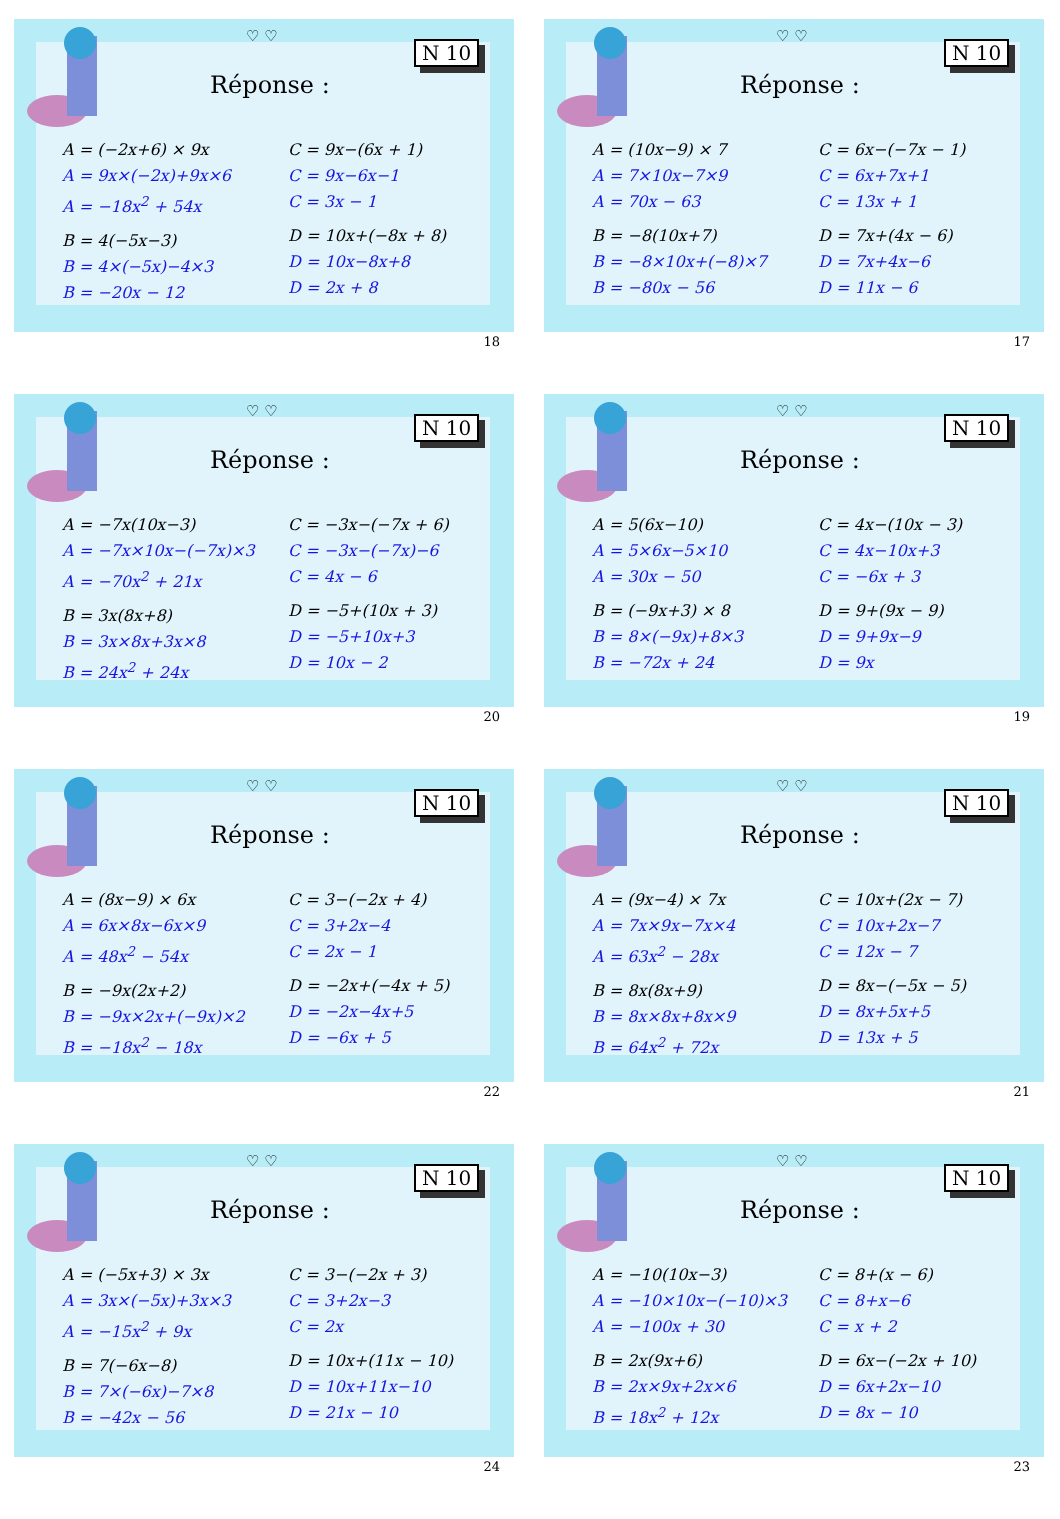♡ ♡
N 10
Réponse :
A = (−2x+6) × 9x
A = 9x×(−2x)+9x×6
A = −18x<sup>2</sup> + 54x
B = 4(−5x−3)
B = 4×(−5x)−4×3
B = −20x − 12
C = 9x−(6x + 1)
C = 9x−6x−1
C = 3x − 1
D = 10x+(−8x + 8)
D = 10x−8x+8
D = 2x + 8
18
♡ ♡
N 10
Réponse :
A = (10x−9) × 7
A = 7×10x−7×9
A = 70x − 63
B = −8(10x+7)
B = −8×10x+(−8)×7
B = −80x − 56
C = 6x−(−7x − 1)
C = 6x+7x+1
C = 13x + 1
D = 7x+(4x − 6)
D = 7x+4x−6
D = 11x − 6
17
♡ ♡
N 10
Réponse :
A = −7x(10x−3)
A = −7x×10x−(−7x)×3
A = −70x<sup>2</sup> + 21x
B = 3x(8x+8)
B = 3x×8x+3x×8
B = 24x<sup>2</sup> + 24x
C = −3x−(−7x + 6)
C = −3x−(−7x)−6
C = 4x − 6
D = −5+(10x + 3)
D = −5+10x+3
D = 10x − 2
20
♡ ♡
N 10
Réponse :
A = 5(6x−10)
A = 5×6x−5×10
A = 30x − 50
B = (−9x+3) × 8
B = 8×(−9x)+8×3
B = −72x + 24
C = 4x−(10x − 3)
C = 4x−10x+3
C = −6x + 3
D = 9+(9x − 9)
D = 9+9x−9
D = 9x
19
♡ ♡
N 10
Réponse :
A = (8x−9) × 6x
A = 6x×8x−6x×9
A = 48x<sup>2</sup> − 54x
B = −9x(2x+2)
B = −9x×2x+(−9x)×2
B = −18x<sup>2</sup> − 18x
C = 3−(−2x + 4)
C = 3+2x−4
C = 2x − 1
D = −2x+(−4x + 5)
D = −2x−4x+5
D = −6x + 5
22
♡ ♡
N 10
Réponse :
A = (9x−4) × 7x
A = 7x×9x−7x×4
A = 63x<sup>2</sup> − 28x
B = 8x(8x+9)
B = 8x×8x+8x×9
B = 64x<sup>2</sup> + 72x
C = 10x+(2x − 7)
C = 10x+2x−7
C = 12x − 7
D = 8x−(−5x − 5)
D = 8x+5x+5
D = 13x + 5
21
♡ ♡
N 10
Réponse :
A = (−5x+3) × 3x
A = 3x×(−5x)+3x×3
A = −15x<sup>2</sup> + 9x
B = 7(−6x−8)
B = 7×(−6x)−7×8
B = −42x − 56
C = 3−(−2x + 3)
C = 3+2x−3
C = 2x
D = 10x+(11x − 10)
D = 10x+11x−10
D = 21x − 10
24
♡ ♡
N 10
Réponse :
A = −10(10x−3)
A = −10×10x−(−10)×3
A = −100x + 30
B = 2x(9x+6)
B = 2x×9x+2x×6
B = 18x<sup>2</sup> + 12x
C = 8+(x − 6)
C = 8+x−6
C = x + 2
D = 6x−(−2x + 10)
D = 6x+2x−10
D = 8x − 10
23